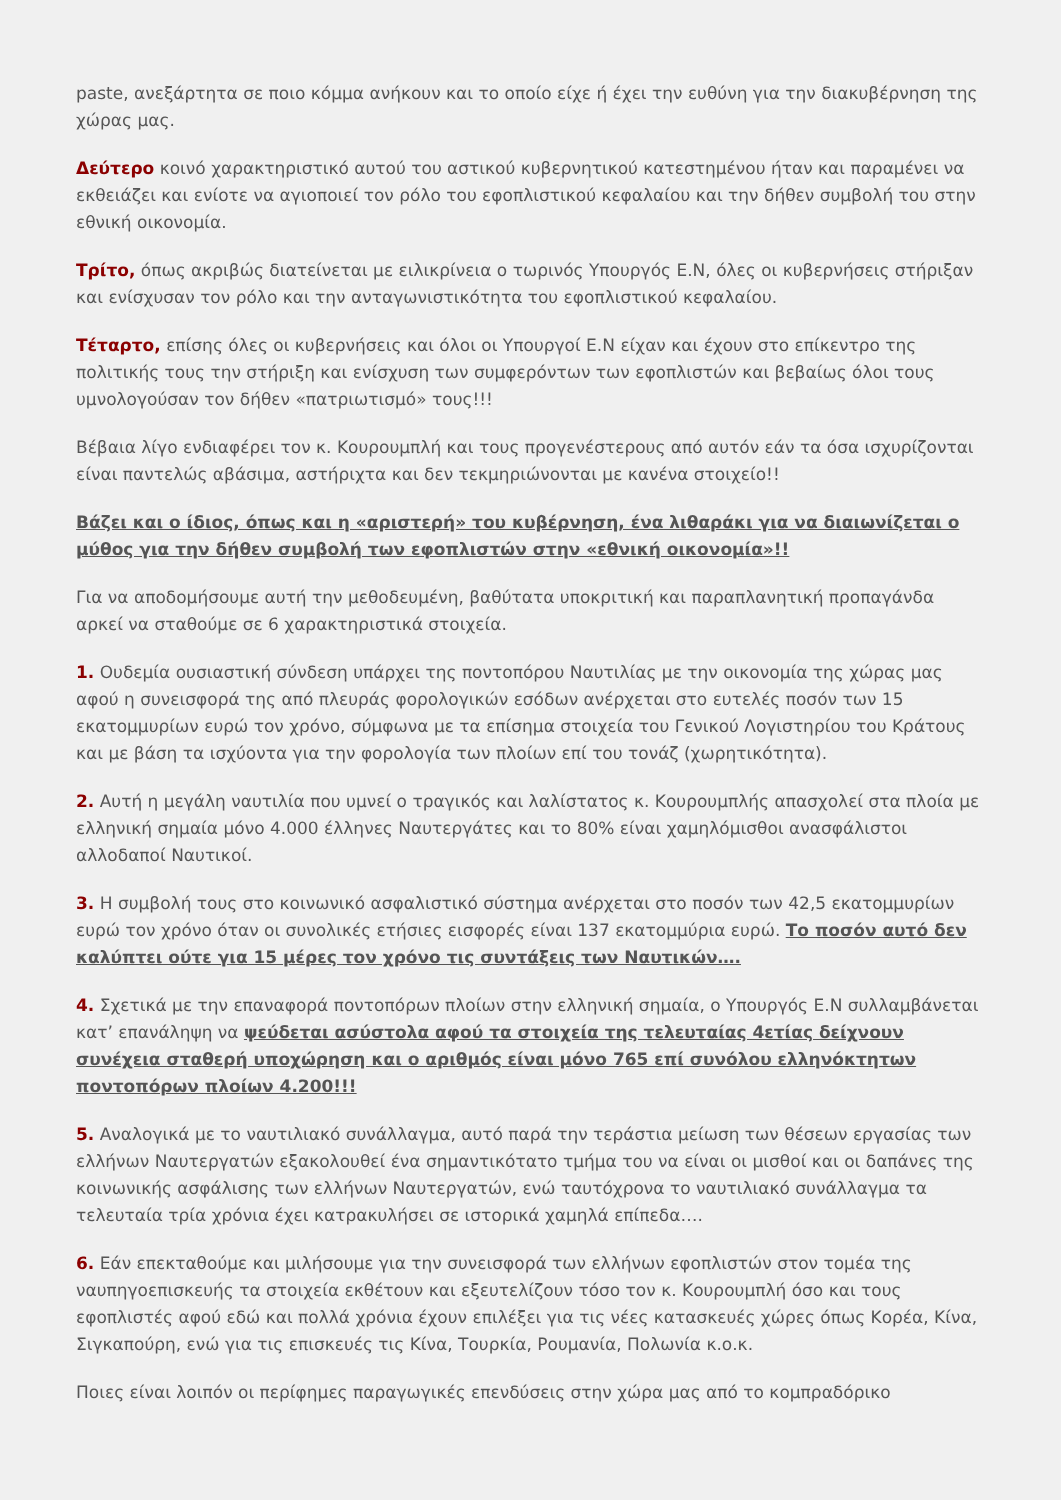paste, ανεξάρτητα σε ποιο κόμμα ανήκουν και το οποίο είχε ή έχει την ευθύνη για την διακυβέρνηση της χώρας μας.
Δεύτερο κοινό χαρακτηριστικό αυτού του αστικού κυβερνητικού κατεστημένου ήταν και παραμένει να εκθειάζει και ενίοτε να αγιοποιεί τον ρόλο του εφοπλιστικού κεφαλαίου και την δήθεν συμβολή του στην εθνική οικονομία.
Τρίτο, όπως ακριβώς διατείνεται με ειλικρίνεια ο τωρινός Υπουργός Ε.Ν, όλες οι κυβερνήσεις στήριξαν και ενίσχυσαν τον ρόλο και την ανταγωνιστικότητα του εφοπλιστικού κεφαλαίου.
Τέταρτο, επίσης όλες οι κυβερνήσεις και όλοι οι Υπουργοί Ε.Ν είχαν και έχουν στο επίκεντρο της πολιτικής τους την στήριξη και ενίσχυση των συμφερόντων των εφοπλιστών και βεβαίως όλοι τους υμνολογούσαν τον δήθεν «πατριωτισμό» τους!!!
Βέβαια λίγο ενδιαφέρει τον κ. Κουρουμπλή και τους προγενέστερους από αυτόν εάν τα όσα ισχυρίζονται είναι παντελώς αβάσιμα, αστήριχτα και δεν τεκμηριώνονται με κανένα στοιχείο!!
Βάζει και ο ίδιος, όπως και η «αριστερή» του κυβέρνηση, ένα λιθαράκι για να διαιωνίζεται ο μύθος για την δήθεν συμβολή των εφοπλιστών στην «εθνική οικονομία»!!
Για να αποδομήσουμε αυτή την μεθοδευμένη, βαθύτατα υποκριτική και παραπλανητική προπαγάνδα αρκεί να σταθούμε σε 6 χαρακτηριστικά στοιχεία.
1. Ουδεμία ουσιαστική σύνδεση υπάρχει της ποντοπόρου Ναυτιλίας με την οικονομία της χώρας μας αφού η συνεισφορά της από πλευράς φορολογικών εσόδων ανέρχεται στο ευτελές ποσόν των 15 εκατομμυρίων ευρώ τον χρόνο, σύμφωνα με τα επίσημα στοιχεία του Γενικού Λογιστηρίου του Κράτους και με βάση τα ισχύοντα για την φορολογία των πλοίων επί του τονάζ (χωρητικότητα).
2. Αυτή η μεγάλη ναυτιλία που υμνεί ο τραγικός και λαλίστατος κ. Κουρουμπλής απασχολεί στα πλοία με ελληνική σημαία μόνο 4.000 έλληνες Ναυτεργάτες και το 80% είναι χαμηλόμισθοι ανασφάλιστοι αλλοδαποί Ναυτικοί.
3. Η συμβολή τους στο κοινωνικό ασφαλιστικό σύστημα ανέρχεται στο ποσόν των 42,5 εκατομμυρίων ευρώ τον χρόνο όταν οι συνολικές ετήσιες εισφορές είναι 137 εκατομμύρια ευρώ. Το ποσόν αυτό δεν καλύπτει ούτε για 15 μέρες τον χρόνο τις συντάξεις των Ναυτικών….
4. Σχετικά με την επαναφορά ποντοπόρων πλοίων στην ελληνική σημαία, ο Υπουργός Ε.Ν συλλαμβάνεται κατ’ επανάληψη να ψεύδεται ασύστολα αφού τα στοιχεία της τελευταίας 4ετίας δείχνουν συνέχεια σταθερή υποχώρηση και ο αριθμός είναι μόνο 765 επί συνόλου ελληνόκτητων ποντοπόρων πλοίων 4.200!!!
5. Αναλογικά με το ναυτιλιακό συνάλλαγμα, αυτό παρά την τεράστια μείωση των θέσεων εργασίας των ελλήνων Ναυτεργατών εξακολουθεί ένα σημαντικότατο τμήμα του να είναι οι μισθοί και οι δαπάνες της κοινωνικής ασφάλισης των ελλήνων Ναυτεργατών, ενώ ταυτόχρονα το ναυτιλιακό συνάλλαγμα τα τελευταία τρία χρόνια έχει κατρακυλήσει σε ιστορικά χαμηλά επίπεδα….
6. Εάν επεκταθούμε και μιλήσουμε για την συνεισφορά των ελλήνων εφοπλιστών στον τομέα της ναυπηγοεπισκευής τα στοιχεία εκθέτουν και εξευτελίζουν τόσο τον κ. Κουρουμπλή όσο και τους εφοπλιστές αφού εδώ και πολλά χρόνια έχουν επιλέξει για τις νέες κατασκευές χώρες όπως Κορέα, Κίνα, Σιγκαπούρη, ενώ για τις επισκευές τις Κίνα, Τουρκία, Ρουμανία, Πολωνία κ.ο.κ.
Ποιες είναι λοιπόν οι περίφημες παραγωγικές επενδύσεις στην χώρα μας από το κομπραδόρικο